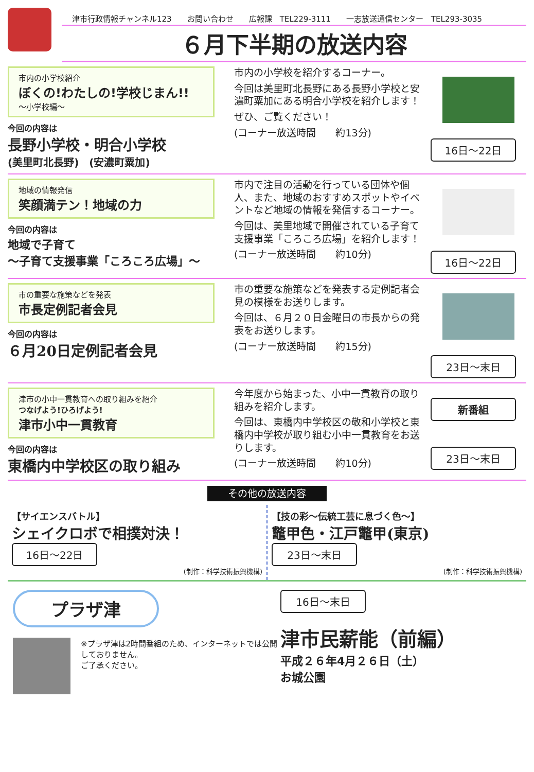津市行政情報チャンネル123　　お問い合わせ　　広報課　TEL229-3111　　一志放送通信センター　TEL293-3035
６月下半期の放送内容
市内の小学校紹介
ぼくの!わたしの!学校じまん!!
～小学校編～
今回の内容は
長野小学校・明合小学校
(美里町北長野)　(安濃町粟加)
市内の小学校を紹介するコーナー。
今回は美里町北長野にある長野小学校と安濃町粟加にある明合小学校を紹介します！
ぜひ、ご覧ください！
(コーナー放送時間　　約13分)
16日～22日
地域の情報発信
笑顔満テン！地域の力
今回の内容は
地域で子育て
～子育て支援事業「ころころ広場」～
市内で注目の活動を行っている団体や個人、また、地域のおすすめスポットやイベントなど地域の情報を発信するコーナー。
今回は、美里地域で開催されている子育て支援事業「ころころ広場」を紹介します！
(コーナー放送時間　　約10分)
16日～22日
市の重要な施策などを発表
市長定例記者会見
今回の内容は
６月20日定例記者会見
市の重要な施策などを発表する定例記者会見の模様をお送りします。
今回は、６月２０日金曜日の市長からの発表をお送りします。
(コーナー放送時間　　約15分)
23日～末日
津市の小中一貫教育への取り組みを紹介
つなげよう!ひろげよう!
津市小中一貫教育
今回の内容は
東橋内中学校区の取り組み
今年度から始まった、小中一貫教育の取り組みを紹介します。
今回は、東橋内中学校区の敬和小学校と東橋内中学校が取り組む小中一貫教育をお送りします。
(コーナー放送時間　　約10分)
新番組
23日～末日
その他の放送内容
【サイエンスバトル】
シェイクロボで相撲対決！
16日～22日
(制作：科学技術振興機構)
【技の彩～伝統工芸に息づく色～】
鼈甲色・江戸鼈甲(東京)
23日～末日
(制作：科学技術振興機構)
プラザ津
※プラザ津は2時間番組のため、インターネットでは公開しておりません。
ご了承ください。
16日～末日
津市民薪能（前編）
平成２６年4月２６日（土）
お城公園